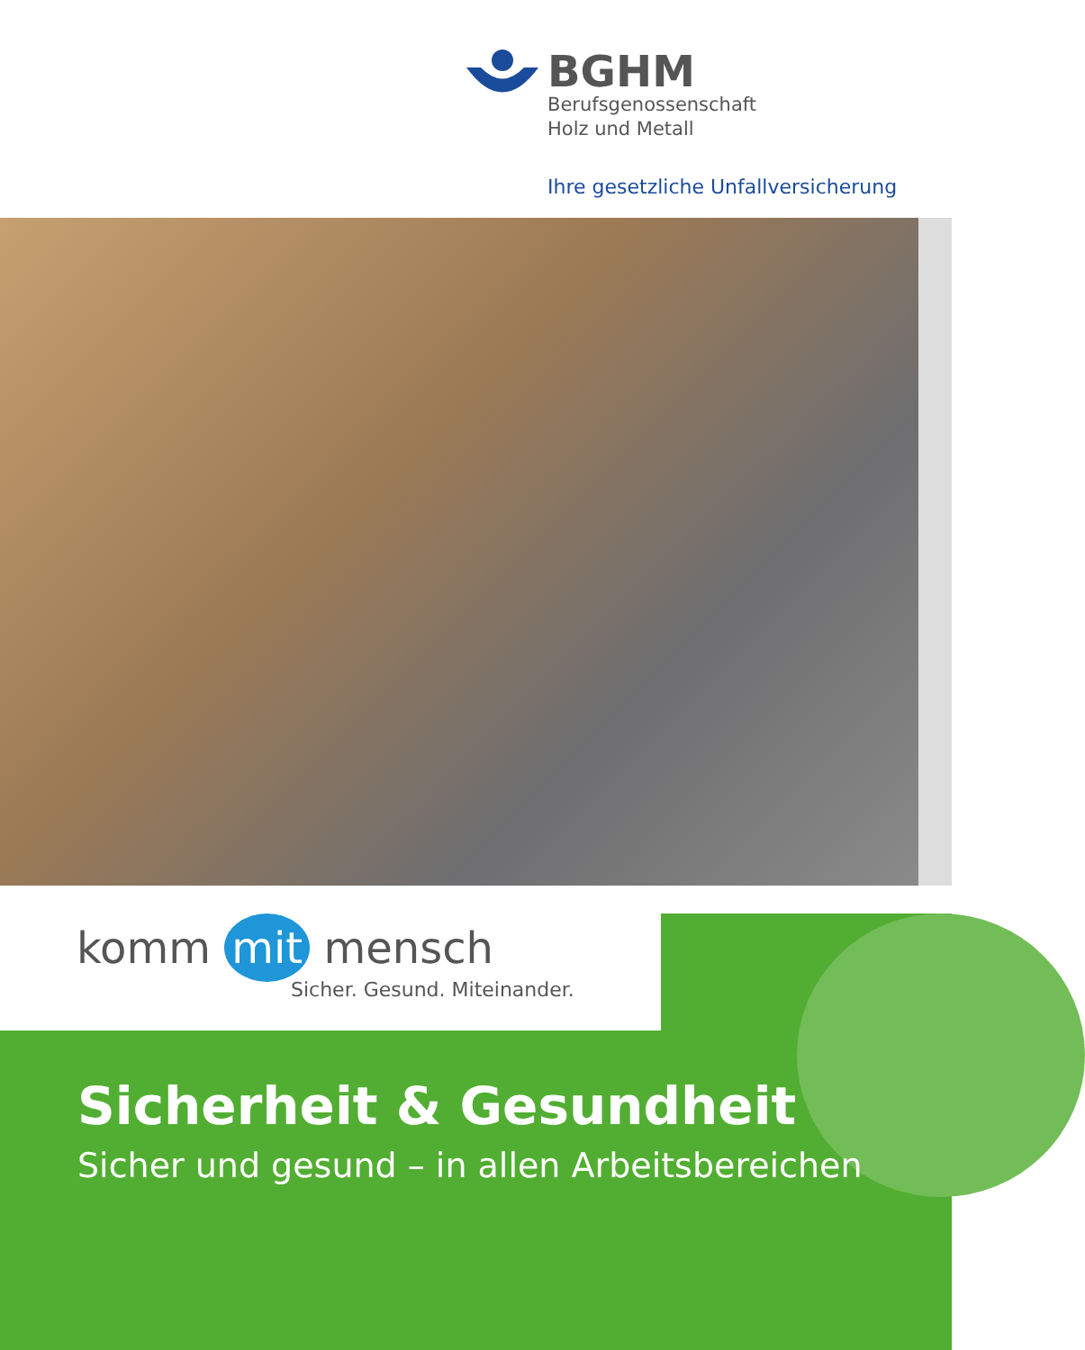BGHM
Berufsgenossenschaft
Holz und Metall
Ihre gesetzliche Unfallversicherung
komm mit mensch
Sicher. Gesund. Miteinander.
Sicherheit & Gesundheit
Sicher und gesund – in allen Arbeitsbereichen